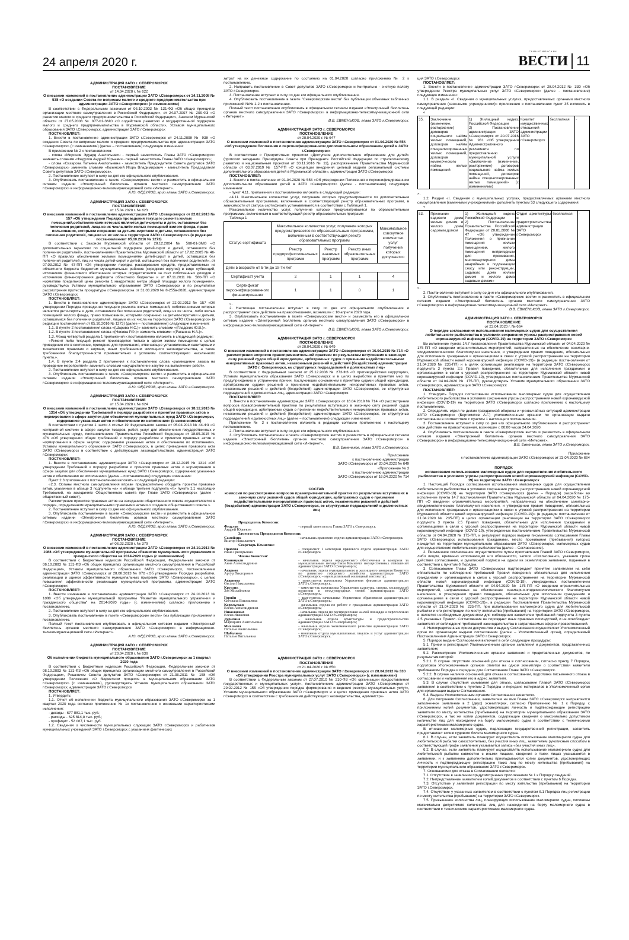24 апреля 2020 г.
СЕВЕРОМОРСКИЕ
ВЕСТИ
11
АДМИНИСТРАЦИЯ ЗАТО г. СЕВЕРОМОРСК
ПОСТАНОВЛЕНИЕ
от 14.04.2020 г. № 622
О внесении изменений в постановление администрации ЗАТО г.Североморск от 24.11.2008 № 938 «О создании Совета по вопросам малого и среднего предпринимательства при администрации ЗАТО г.Североморск» (с изменениями)
В соответствии с Федеральными законами от 06.10.2003 № 131-ФЗ «Об общих принципах организации местного самоуправления в Российской Федерации», от 24.07.2007 № 209-ФЗ «О развитии малого и среднего предпринимательства в Российской Федерации», Законом Мурманской области от 27.05.2008 № 977-01-ЗМО «О содействии развитию и государственной поддержке малого и среднего предпринимательства в Мурманской области», Уставом муниципального образования ЗАТО г.Североморск, администрация ЗАТО г.Североморск
ПОСТАНОВЛЯЕТ:
1. Внести в постановление администрации ЗАТО г.Североморск от 24.11.2008 № 938 «О создании Совета по вопросам малого и среднего предпринимательства при администрации ЗАТО г.Североморск» (с изменениями) (далее – постановление) следующие изменения:
В приложении № 2 к постановлению:
- слова «Миронов Эдуард Анатольевич - первый заместитель Главы ЗАТО г.Североморск» заменить словами «Федулов Андрей Юрьевич - первый заместитель Главы ЗАТО г.Североморск»;
- слова «Сахарова Татьяна Анатольевна - заместитель Председателя Совета депутатов ЗАТО г.Североморск» заменить словами «Козинский Игорь Владимирович - заместитель Председателя Совета депутатов ЗАТО г.Североморск».
2. Постановление вступает в силу со дня его официального опубликования.
3. Опубликовать постановление в газете «Североморские вести» и разместить в официальном сетевом издании «Электронный бюллетень органов местного самоуправления ЗАТО г.Североморск» в информационно-телекоммуникационной сети «Интернет».
А.Ю. ФЕДУЛОВ, врио главы ЗАТО г.Североморск.
АДМИНИСТРАЦИЯ ЗАТО г. СЕВЕРОМОРСК
ПОСТАНОВЛЕНИЕ
от 15.04.2020 г. № 623
О внесении изменений в постановление администрации ЗАТО г.Североморск от 22.02.2013 № 157 «Об утверждении Порядка проведения текущего ремонта жилых помещений,собственниками которых являются дети-сироты и дети, оставшиеся без попечения родителей, лица из их числа,либо жилых помещений жилого фонда, право пользования, которыми сохранено за детьми-сиротами и детьми, оставшимися без попечения родителей, лицами из их числа а территории ЗАТО г.Североморск» (в редакции постановлениют 05.10.2016 № 1273)
В соответствии с Законом Мурманской области от 28.12.2004 № 568-01-ЗМО «О дополнительных гарантиях по социальной поддержке детей-сирот и детей, оставшихся без попечения родителей», постановлениями Правительства Мурманской области от 17.02.2005 № 46-ПП «О правилах обеспечения жилыми помещениями детей-сирот и детей, оставшихся без попечения родителей, лиц из числа детей-сирот и детей, оставшихся без попечения родителей», от 07.03.2012 № 67-ПП «Об утверждении порядка расходования средств, предоставляемых из областного бюджета бюджетам муниципальных районов (городских округов) в виде субвенций, источником финансового обеспечения которых осуществляется за счет собственных доходов и источников финансирования дефицита областного бюджета» и от 07.11.2011 № 560-ПП «О нормативе предельной цены ремонта 1 квадратного метра общей площади жилого помещения», руководствуясь Уставом муниципального образования ЗАТО г.Североморск и по результатам рассмотрения протеста прокуратуры г.Североморска от 31.03.2020 № 8-255в-2020, администрация ЗАТО г.Североморск
ПОСТАНОВЛЯЕТ:
1. Внести в постановление администрации ЗАТО г.Североморск от 22.02.2013 № 157 «Об утверждении Порядка проведения текущего ремонта жилых помещений, собственниками которых являются дети-сироты и дети, оставшиеся без попечения родителей, лица из их числа, либо жилых помещений жилого фонда, право пользования, которыми сохранено за детьми-сиротами и детьми, оставшимися без попечения родителей, лицами из их числа на территории ЗАТО г.Североморск» (в редакции постановления от 05.10.2016 № 1273) (далее – постановление) следующие изменения:
1.1. В пункте 2 постановления слова «(Шарова Н.С.)» заменить словами «(Гладских Ю.В.)».
1.2. В пункте 3 постановления слова «(Носова Р.Ф.)» заменить словами «(Ракшина Н.А.)».
1.3. Абзац четвертый раздела 1 приложения к постановлению изложить в следующей редакции:
«Ремонт либо текущий ремонт производится только в одном жилом помещении с целью приведения его в состояние, пригодное для проживания, отвечающее установленным санитарным и техническим правилам и нормам, иным требованиям жилищного законодательства, а также требованиям благоустроенности применительно к условиям соответствующего населенного пункта.».
1.4. В пункте 2.4 раздела 2 приложения к постановлению слова «размещение заказа на проведение мероприятий» заменить словами «осуществление закупки на выполнение работ».
2. Постановление вступает в силу со дня его официального опубликования.
3. Опубликовать постановление в газете «Североморские вести» и разместить в официальном сетевом издании «Электронный бюллетень органов местного самоуправления ЗАТО г.Североморск» в информационно-телекоммуникационной сети «Интернет».
А.Ю. ФЕДУЛОВ, врио главы ЗАТО г.Североморск.
АДМИНИСТРАЦИЯ ЗАТО г. СЕВЕРОМОРСК
ПОСТАНОВЛЕНИЕ
от 15.04.2020 г. № 624
О внесении изменений в постановление администрации ЗАТО г.Североморск от 18.12.2015 № 1314 «Об утверждении Требований к порядку разработки и принятия правовых актов о нормировании в сфере закупок для обеспечения муниципальных нужд ЗАТО г.Североморск, содержанию указанных актов и обеспечению их исполнения» (с изменениями)
В соответствии с пунктом 1 части 4 статьи 19 Федерального закона от 05.04.2013 № 44-ФЗ «О контрактной системе в сфере закупок товаров, работ, услуг для обеспечения государственных и муниципальных нужд», постановлением Правительства Российской Федерации от 18.05.2015 № 476 «Об утверждении общих требований к порядку разработки и принятия правовых актов о нормировании в сфере закупок, содержанию указанных актов и обеспечению их исполнения», Уставом муниципального образования ЗАТО г.Североморск, в целях приведения правового акта ЗАТО г.Североморск в соответствие с действующим законодательством, администрация ЗАТО г.Североморск
ПОСТАНОВЛЯЕТ:
1. Внести в постановление администрации ЗАТО г.Североморск от 18.12.2015 № 1314 «Об утверждении Требований к порядку разработки и принятия правовых актов о нормировании в сфере закупок для обеспечения муниципальных нужд ЗАТО г.Североморск, содержанию указанных актов и обеспечению их исполнения» (далее – постановление) следующие изменения:
Пункт 2.3 приложения к постановлению изложить в следующей редакции:
«2.3. Органы местного самоуправления вправе предварительно обсудить проекты правовых актов, указанных в абзаце 3 подпункта «а» и абзаце третьем подпункта «б» пункта 1.1 настоящих Требований, на заседаниях Общественного совета при Главе ЗАТО г.Североморск (далее - общественный совет).
Рассмотрение проектов правовых актов на заседаниях общественного совета осуществляется в порядке, определенном муниципальными правовыми актами о создании общественного совета.».
2. Постановление вступает в силу со дня его официального опубликования.
3. Опубликовать постановление в газете «Североморские вести» и разместить в официальном сетевом издании «Электронный бюллетень органов местного самоуправления ЗАТО г.Североморск» в информационно-телекоммуникационной сети «Интернет».
А.Ю. ФЕДУЛОВ, врио главы ЗАТО г.Североморск.
АДМИНИСТРАЦИЯ ЗАТО г. СЕВЕРОМОРСК
ПОСТАНОВЛЕНИЕ
от 06.03.2020 г. № 379
О внесении изменений в постановление администрации ЗАТО г.Североморск от 24.10.2013 № 1088 «Об утверждении муниципальной программы «Развитие муниципального управления и гражданского общества на 2014-2020 годы» (с изменениями)
В соответствии с Бюджетным кодексом Российской Федерации, Федеральным законом от 06.10.2003 № 131-ФЗ «Об общих принципах организации местного самоуправления в Российской Федерации», Уставом муниципального образования ЗАТО г.Североморск, постановлением администрации ЗАТО г.Североморск от 28.08.2013 № 870 «Об утверждении Порядка разработки, реализации и оценки эффективности муниципальных программ ЗАТО г.Североморск», с целью повышения эффективности реализации муниципальной программы, администрация ЗАТО г.Североморск
ПОСТАНОВЛЯЕТ:
1. Внести изменения в постановление администрации ЗАТО г.Североморск от 24.10.2013 № 1088 «Об утверждении муниципальной программы "Развитие муниципального управления и гражданского общества" на 2014-2020 годы» (с изменениями) согласно приложению к постановлению.
2. Постановление вступает в силу со дня его официального опубликования.
3. Опубликовать постановление в газете «Североморские вести» без публикации приложения к постановлению.
Полный текст постановления опубликовать в официальном сетевом издании «Электронный бюллетень органов местного самоуправления ЗАТО г.Североморск» в информационно-телекоммуникационной сети «Интернет».
А.Ю. ФЕДУЛОВ, врио главы ЗАТО г.Североморск.
АДМИНИСТРАЦИЯ ЗАТО г. СЕВЕРОМОРСК
ПОСТАНОВЛЕНИЕ
от 20.04.2020 г. № 636
Об исполнении бюджета муниципального образования ЗАТО г.Североморск за 1 квартал 2020 года
В соответствии с Бюджетным кодексом Российской Федерации, Федеральным законом от 06.10.2003 № 131-ФЗ «Об общих принципах организации местного самоуправления в Российской Федерации», Решением Совета депутатов ЗАТО г.Североморск от 21.06.2011 № 158 «Об утверждении Положения «О бюджетном процессе в муниципальном образовании ЗАТО г.Североморск» (с изменениями), руководствуясь Уставом муниципального образования ЗАТО г.Североморск, администрация ЗАТО г.Североморск
ПОСТАНОВЛЯЕТ:
1. Утвердить:
1.1. Отчет об исполнении бюджета муниципального образования ЗАТО г.Североморск за 1 квартал 2020 года согласно приложению № 1к постановлению с основными характеристиками исполнения:
- доходы - 677 881,1 тыс. руб.;
- расходы - 625 814,0 тыс. руб.;
- профицит - 52 067,1 тыс. руб.
1.2. Сведения о численности муниципальных служащих ЗАТО г.Североморск и работников муниципальных учреждений ЗАТО г.Североморск с указанием фактических
затрат на их денежное содержание по состоянию на 01.04.2020 согласно приложению № 2 к постановлению.
2. Направить постановление в Совет депутатов ЗАТО г.Североморск и Контрольно - счетную палату ЗАТО г.Североморск.
3. Постановление вступает в силу со дня его официального опубликования.
4. Опубликовать постановление в газете "Североморские вести" без публикации объемных табличных приложений №№ 1-2 к постановлению.
Полный текст постановления опубликовать в официальном сетевом издании «Электронный бюллетень органов местного самоуправления ЗАТО г.Североморск» в информационно-телекоммуникационной сети «Интернет».
В.В. ЕВМЕНЬКОВ, глава ЗАТО г.Североморск.
АДМИНИСТРАЦИЯ ЗАТО г. СЕВЕРОМОРСК
ПОСТАНОВЛЕНИЕ
от 20.04.2020 г. № 647
О внесении изменений в постановление администрации ЗАТО г.Североморск от 01.04.2020 № 556 «Об утверждении Положения о персонифицированном дополнительном образовании детей в ЗАТО г.Североморск»
В соответствии с Приоритетным проектом «Доступное дополнительное образование для детей» (протокол заседания Президиума Совета при Президенте Российской Федерации по стратегическому развитию и национальным проектам от 30.11.2016 № 11), распоряжением Правительства Мурманской области от 03.07.2019 № 157-РП «О концепции внедрения целевой модели региональной системы дополнительного образования детей в Мурманской области», администрация ЗАТО г.Североморск
ПОСТАНОВЛЯЕТ:
1. Внести в постановление от 01.04.2020 № 556 «Об утверждении Положения о персонифицированном дополнительном образовании детей в ЗАТО г.Североморск» (далее - постановление) следующие изменения:
- пункт 4.11. приложения к постановлению изложить в следующей редакции:
«4.11. Максимальное количество услуг, получение которых предусматривается по дополнительным образовательным программам, включенным в соответствующий реестр образовательных программ, в зависимости от статуса сертификата устанавливается в соответствии с Таблицей 1.
Максимальное количество услуг, получение которых предусматривается по образовательным программам, включенным в соответствующий реестр образовательных программ
Таблица 1
| Статус сертификата | Максимальное количество услуг, получение которых предусматривается по образовательным программам, включенным в соответствующий реестр образовательных программ | | | Максимальное совокупное количество услуг получение которых допускается |
| --- | --- | --- | --- | --- |
| | Реестр предпрофессиональных программ | Реестр значимых программ | Реестр иных образовательных программ | |
| Дети в возрасте от 5-ти до 18-ти лет | | | | |
| Сертификат учета | 2 | 1 | 1 | 4 |
| Сертификат персонифицированного финансирования | 1 | 1 | 0 | 1 |
».
2. Настоящее постановление вступает в силу со дня его официального опубликования и распространяет свое действие на правоотношения, возникшие с 10 апреля 2020 года.
3. Опубликовать постановление в газете «Североморские вести» и разместить его в официальном сетевом издании «Электронный бюллетень органов местного самоуправления ЗАТО г.Североморск» в информационно-телекоммуникационной сети «Интернет»
В.В. ЕВМЕНЬКОВ, глава ЗАТО г.Североморск.
АДМИНИСТРАЦИЯ ЗАТО г. СЕВЕРОМОРСК
ПОСТАНОВЛЕНИЕ
от 20.04.2020 г. № 649
О внесении изменений в постановление администрации ЗАТО г.Североморск от 16.04.2019 № 714 «О рассмотрении вопросов правоприменительной практики по результатам вступивших в законную силу решений судов общей юрисдикции, арбитражных судов о признании недействительными ненормативных правовых актов, незаконными решений и действий (бездействия) администрации ЗАТО г. Североморск, ее структурных подразделений и должностных лиц»
В соответствии с Федеральным законом от 25.12.2008 № 273-ФЗ «О противодействии коррупции», Уставом муниципального образования ЗАТО г.Североморск и в целях выработки и принятия мер по предупреждению и устранению причин, послуживших основанием к принятию судами общей юрисдикции, арбитражными судами решений о признании недействительными ненормативных правовых актов, незаконными решений и действий (бездействий) администрации ЗАТО г.Североморск, ее структурных подразделений и должностных лиц, администрация ЗАТО г.Североморск
ПОСТАНОВЛЯЕТ:
1. Внести в постановление администрации ЗАТО г.Североморск от 16.04.2019 № 714 «О рассмотрении вопросов правоприменительной практики по результатам вступивших в законную силу решений судов общей юрисдикции, арбитражных судов о признании недействительными ненормативных правовых актов, незаконными решений и действий (бездействия) администрации ЗАТО г.Североморск, ее структурных подразделений и должностных лиц» (далее – постановление) следующие изменения:
Приложение № 3 к постановлению изложить в редакции согласно приложению к настоящему постановлению.
2. Постановление вступает в силу со дня его официального опубликования.
3. Опубликовать постановление в газете «Североморские вести» и разместить в официальном сетевом издании «Электронный бюллетень органов местного самоуправления ЗАТО г.Североморск» в информационно-телекоммуникационной сети «Интернет».
В.В. Евменьков, глава ЗАТО г.Североморск.
Приложение
к постановлению администрации
ЗАТО г.Североморск от 20.04.2020 № 649
«Приложение № 3
к постановлению администрации
ЗАТО г.Североморск от 16.04.2020 № 714
СОСТАВ
комиссии по рассмотрению вопросов правоприменительной практик по результатам вступивших в законную силу решений судов общей юрисдикции, арбитражных судов о признании недействительными ненормативных правовых актов, незаконными решений и действий (бездействия) администрации ЗАТО г.Североморск, ее структурных подразделений и должностных лиц
| Председатель Комиссии: | |
| Федулов Андрей Юрьевич | - первый заместитель Главы ЗАТО г.Североморск |
| Заместитель Председателя Комиссии: | |
| Самойлик Виктор Николаевич | - начальник правового отдела администрации ЗАТО г.Североморск |
| Секретарь Комиссии: | |
| Прасова Инна Григорьевна | - специалист 1 категории правового отдела администрации ЗАТО г.Североморск |
| Члены Комиссии: | |
| Клиницкая Анна Александровна | - начальник отдела юридического обеспечения и контроля за муниципальным имуществом Комитета имущественных отношений администрации ЗАТО г.Североморск; |
| Агарков Артур Викторович | - начальник отдела муниципального и жилищного контроля Комитета по развитию городского хозяйства администрации ЗАТО г.Североморск – муниципальный жилищный инспектор; |
| Агаркова Оксана Николаевна | - заместитель начальника Управления финансов администрации ЗАТО г.Североморск; |
| Круглик Зоя Михайловна | - заместитель начальника Управления культуры, спорта, молодежной политики и международных связей администрации ЗАТО г.Североморск; |
| Горяйн Светлана Витальевна | - заместитель начальника Управления образования администрации ЗАТО г.Североморск; |
| Карельская Елена Александровна | - начальник отдела по работе с гражданами администрации ЗАТО г.Североморск; |
| Николаенко Елена Ивановна | - начальник отдела по распределению жилой площади и переселению администрации ЗАТО г.Североморск; |
| Дуригина Маргарита Анатольевна | - начальник отдела архитектуры и градостроительства администрации ЗАТО г.Североморск; |
| Михляева Наталья Анатольевна | - начальник отдела экономического развития администрации ЗАТО г.Североморск; |
| Шабалина Наталья Витальевна | - начальник отдела муниципальных закупок и услуг администрации ЗАТО г.Североморск. |
АДМИНИСТРАЦИЯ ЗАТО г. СЕВЕРОМОРСК
ПОСТАНОВЛЕНИЕ
от 21.04.2020 г. № 650
О внесении изменений в постановление администрации ЗАТО г.Североморск от 28.04.2012 № 330 «Об утверждении Реестра муниципальных услуг ЗАТО г.Североморск» (с изменениями)
В соответствии с Федеральным законом от 27.07.2010 № 210-ФЗ «Об организации предоставления государственных и муниципальных услуг», постановлением администрации ЗАТО г.Североморск от 29.02.2012 № 155 «Об утверждении порядка формирования и ведения реестра муниципальных услуг», Уставом муниципального образования ЗАТО г.Североморск и в целях приведения правовых актов ЗАТО г.Североморск в соответствие с требованиями действующего законодательства, администра-
ция ЗАТО г.Североморск
ПОСТАНОВЛЯЕТ:
1. Внести в постановление администрации ЗАТО г.Североморск от 28.04.2012 № 330 «Об утверждении Реестра муниципальных услуг ЗАТО г.Североморск» (далее - постановление) следующие изменения:
1.1. В разделе «I. Сведения о муниципальных услугах, предоставляемых органами местного самоуправления (казенными учреждениями)» приложения к постановлению пункт 35 изложить в следующей редакции:
«
| 35. | Заключение (изменение, расторжение) договоров социального найма жилых помещений, договоров найма специализированных жилых помещений, договоров коммерческого найма жилых помещений | 1) Жилищный кодекс Российской Федерации 2) Постановление администрации ЗАТО г.Североморск от 20.07.2016 № 931 «Об утверждении Административного регламента по предоставлению муниципальной услуги «Заключение (изменение, расторжение) договоров социального найма жилых помещений, договоров найма специализированных жилых помещений» (с изменениями) | Комитет имущественных отношений администрации ЗАТО г.Североморск | бесплатная | - |
».
1.2. Раздел «I. Сведения о муниципальных услугах, предоставляемых органами местного самоуправления (казенными учреждениями)» дополнить пунктом 53 следующего содержания:
«
| 53. | Признание садового дома жилым домом и жилого дома садовым домом | 1) Жилищный кодекс Российской Федерации 2) Постановление Правительства Российской Федерации от 28.01.2006 № 47 «Об утверждении Положения о признании помещения жилым помещением, жилого помещения непригодным для проживания, многоквартирного дома аварийным и подлежащим сносу или реконструкции, садового дома жилым домом и жилого дома садовым домом» | Отдел архитектуры и градостроительства администрации ЗАТО г.Североморск | бесплатная | - |
».
2. Постановление вступает в силу со дня его официального опубликования.
3. Опубликовать постановление в газете «Североморские вести» и разместить в официальном сетевом издании «Электронный бюллетень органов местного самоуправления ЗАТО г.Североморск» в информационно-телекоммуникационной сети «Интернет».
В.В. ЕВМЕНЬКОВ, глава ЗАТО г.Североморск.
АДМИНИСТРАЦИЯ ЗАТО г. СЕВЕРОМОРСК
ПОСТАНОВЛЕНИЕ
от 23.04.2020 г. № 664
О порядке согласования использования маломерных судов для осуществления любительского рыболовства в условиях сохранения угрозы распространения новой коронавирусной инфекции (COVID-19) на территории ЗАТО г.Североморск
Во исполнение пункта 14.7 постановления Правительства Мурманской области от 04.04.2020 № 175-ПП «О введении ограничительных мероприятий, направленных на обеспечение санитарно-эпидемиологического благополучия населения, и утверждении правил поведения, обязательных для исполнения гражданами и организациями в связи с угрозой распространения на территории Мурманской области новой коронавирусной инфекции (COVID-19)» (в редакции постановления от 21.04.2020 № 235-ПП) и в целях организации реализации на территории ЗАТО г.Североморск подпункта 3 пункта 2.5 Правил поведения, обязательных для исполнения гражданами и организациями в связи с угрозой распространения на территории Мурманской области новой коронавирусной инфекции (COVID-19), утвержденных постановлением Правительства Мурманской области от 04.04.2020 № 175-ПП, руководствуясь Уставом муниципального образования ЗАТО г.Североморск, администрация ЗАТО г.Североморск
ПОСТАНОВЛЯЕТ:
1. Утвердить Порядок согласования использования маломерных судов для осуществления любительского рыболовства в условиях сохранения угрозы распространения новой коронавирусной инфекции (COVID-19) на территории ЗАТО г.Североморск согласно приложению к настоящему постановлению.
2. Определить отдел по делам гражданской обороны и чрезвычайных ситуаций администрации ЗАТО г.Североморск (Боргомотов А.Г.) уполномоченным органом по организации выдачи согласования в соответствии с пунктом 1 настоящего постановления.
3. Постановление вступает в силу со дня его официального опубликования и распространяет свое действие на правоотношения, возникшие с 00:00 часов 24.04.2020.
4. Опубликовать постановление в газете «Североморские вести» и разместить в официальном сетевом издании «Электронный бюллетень органов местного самоуправления ЗАТО г.Североморск» в информационно-телекоммуникационной сети «Интернет».
В.В. Евменьков, глава ЗАТО г.Североморск.
Приложение
к постановлению администрации ЗАТО г.Североморск от 23.04.2020 № 664
ПОРЯДОК
согласования использования маломерных судов для осуществления любительского рыболовства в условиях угрозы распространения новой коронавирусной инфекции (COVID-19) на территории ЗАТО г.Североморск
1. Настоящий Порядок согласования использования маломерных судов для осуществления любительского рыболовства в условиях сохранения угрозы распространения новой коронавирусной инфекции (COVID-19) на территории ЗАТО г.Североморск (далее – Порядок) разработан во исполнение пункта 14.7 постановления Правительства Мурманской области от 04.04.2020 № 175-ПП «О введении ограничительных мероприятий, направленных на обеспечение санитарно-эпидемиологического благополучия населения, и утверждении правил поведения, обязательных для исполнения гражданами и организациями в связи с угрозой распространения на территории Мурманской области новой коронавирусной инфекции (COVID-19)» (в редакции постановления от 21.04.2020 № 235-ПП) в целях организации реализации на территории ЗАТО г.Североморск подпункта 3 пункта 2.5 Правил поведения, обязательных для исполнения гражданами и организациями в связи с угрозой распространения на территории Мурманской области новой коронавирусной инфекции (COVID-19), утвержденных постановлением Правительства Мурманской области от 04.04.2020 № 175-ПП, и регулирует порядок выдачи письменного согласования Главы ЗАТО г.Североморск использования гражданами, место проживания (пребывания) которых находится на территории муниципального образования ЗАТО г.Североморск, маломерных судов для осуществления любительского рыболовства (далее – Согласование).
2. Письменное согласование осуществляется путем проставления Главой ЗАТО г.Североморск, либо лицом, временно исполняющим его обязанности, записи «Согласовано», указания срока действия согласования, и рукописной подписи на одном из экземпляров заявления, поданным в соответствии с пунктом 6 Порядка.
3. Согласование Главы ЗАТО г.Североморск подтверждает принятие заявителем на себя обязательств по соблюдению требований Правил поведения, обязательных для исполнения гражданами и организациями в связи с угрозой распространения на территории Мурманской области новой коронавирусной инфекции (COVID-19), утвержденных постановлением Правительства Мурманской области от 04.04.2020 № 175-ПП «О введении ограничительных мероприятий, направленных на обеспечение санитарно-эпидемиологического благополучия населения, и утверждении правил поведения, обязательных для исполнения гражданами и организациями в связи с угрозой распространения на территории Мурманской области новой коронавирусной инфекции (COVID-19)», в редакции Постановления Правительства Мурманской области от 21.04.2020 № 235-ПП, при использовании маломерного судна для любительской рыбалки и его регистрации по месту жительства (пребывания) на территории ЗАТО г.Североморск, и является необходимым документом для соблюдения заявителем требований подпункта 3 пункта 2.5 указанных Правил. Согласование не порождает иных правовых последствий, и не освобождает заявителя от соблюдения требований законодательства в затрагиваемых сферах правоотношений.
4. Непосредственные прием документов и выдачу Согласования осуществляет Уполномоченный орган по организации выдачи согласования (далее – Уполномоченный орган), определяемый Постановлением Администрации ЗАТО г.Североморск.
5. Порядок выдачи Согласования включает в себя следующие процедуры:
5.1. Прием и регистрация Уполномоченным органом заявления и документов, представленных заявителем;
5.2. Рассмотрение Уполномоченным органом заявления и представленных документов, по результатам которой:
5.2.1. В случае отсутствия оснований для отказа в согласовании, согласно пункту 7 Порядка, подготовка Уполномоченным органом отметки на одном экземпляре о соответствии заявителя требованиям Порядка и передаче для Согласования Главе ЗАТО г.Североморск.
5.2.2. В случае наличия оснований для отказа в согласовании, подготовка письменного отказа в согласовании и направления его в адрес заявителя.
5.3. В случае отсутствия основания для отказа, согласование Главой ЗАТО г.Североморск заявления в соответствии с пунктом 2 Порядка и передаче материалов в Уполномоченный орган для организации выдачи Согласования.
5.4. Выдача Уполномоченным органом Согласования заявителю.
6. Для получения Согласования, заявителем на имя Главы ЗАТО г.Североморск направляется заполненное заявление в 2 (двух) экземплярах, согласно Приложению № 1 к Порядку, с приложением копий документов, удостоверяющих личность и подтверждающие регистрацию заявителя по месту жительства (пребывания) на территории муниципального образования ЗАТО г.Североморск, а так же копии документов, содержащие сведения о максимально допустимом количестве лиц для нахождения на борту маломерного судна в соответствии с техническими характеристиками маломерного судна.
В отношении маломерных судов, подлежащих государственной регистрации, заявитель предоставляет копию судового билета маломерного судна.
6.1. В случае, если заявитель планирует осуществлять использование маломерного судна для любительской рыбалки самостоятельно, без участия иных лиц, заявителем рукописным способом в соответствующей графе заявления указывается запись «без участия иных лиц».
6.2. В случае, если заявитель планирует осуществлять использование маломерного судна для любительской рыбалки совместно с иными лицами, сведения о таких лицах указываются в заявлении, и к заявлению дополнительно прикладываются копии документов, удостоверяющих личность и подтверждающие регистрацию таких лиц по месту жительства (пребывания) на территории муниципального образования ЗАТО г.Североморск.
7. Основаниями для отказа в Согласовании является:
7.1. Отсутствие в заявлении предусмотренных приложением № 1 к Порядку сведений.
7.2. Непредставление заявителем копий документов в соответствии с пунктом 6 Порядка.
7.3. Отсутствие у заявителя регистрации по месту жительства (пребывания) на территории ЗАТО г.Североморск.
7.4. Отсутствие у указанных заявителем в соответствии с пунктом 6.1 Порядка лиц регистрации по месту жительства (пребывания) на территории ЗАТО г.Североморск.
7.5. Превышение количества лиц, планирующих использование маломерного судна, половины максимально допустимого количества лиц для нахождения на борту маломерного судна в соответствии с техническими характеристиками маломерного судна.